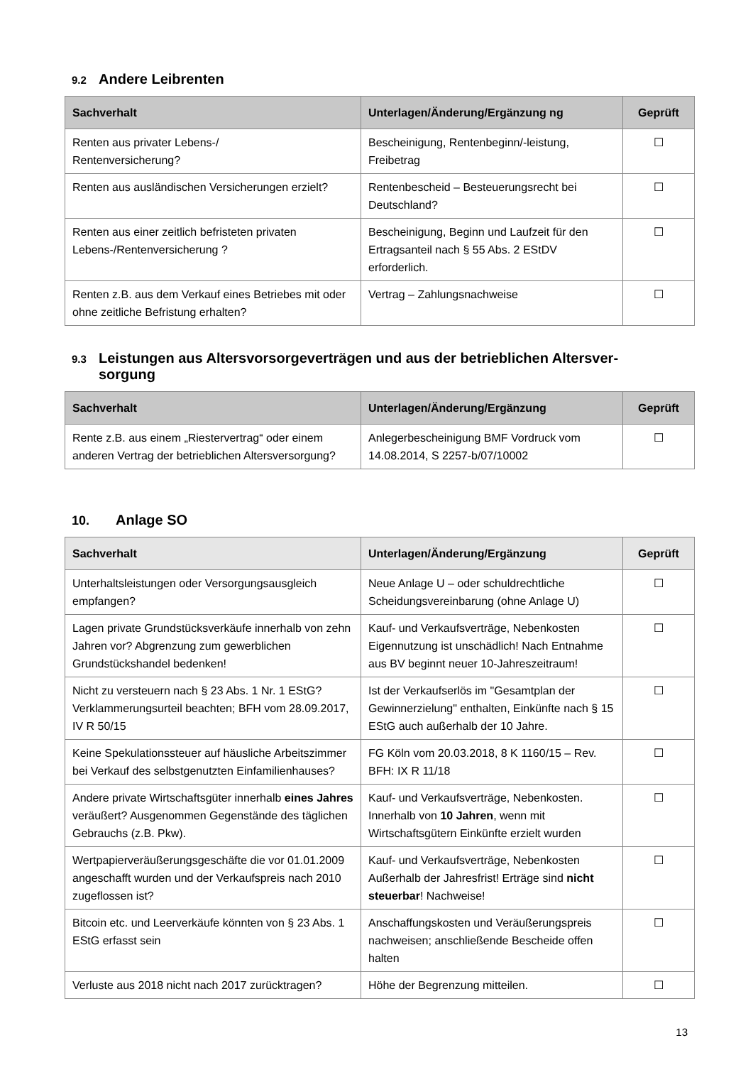9.2 Andere Leibrenten
| Sachverhalt | Unterlagen/Änderung/Ergänzung ng | Geprüft |
| --- | --- | --- |
| Renten aus privater Lebens-/ Rentenversicherung? | Bescheinigung, Rentenbeginn/-leistung, Freibetrag | ☐ |
| Renten aus ausländischen Versicherungen erzielt? | Rentenbescheid – Besteuerungsrecht bei Deutschland? | ☐ |
| Renten aus einer zeitlich befristeten privaten Lebens-/Rentenversicherung ? | Bescheinigung, Beginn und Laufzeit für den Ertragsanteil nach § 55 Abs. 2 EStDV erforderlich. | ☐ |
| Renten z.B. aus dem Verkauf eines Betriebes mit oder ohne zeitliche Befristung erhalten? | Vertrag – Zahlungsnachweise | ☐ |
9.3 Leistungen aus Altersvorsorgeverträgen und aus der betrieblichen Altersver-
sorgung
| Sachverhalt | Unterlagen/Änderung/Ergänzung | Geprüft |
| --- | --- | --- |
| Rente z.B. aus einem „Riestervertrag“ oder einem anderen Vertrag der betrieblichen Altersversorgung? | Anlegerbescheinigung BMF Vordruck vom 14.08.2014, S 2257-b/07/10002 | ☐ |
10. Anlage SO
| Sachverhalt | Unterlagen/Änderung/Ergänzung | Geprüft |
| --- | --- | --- |
| Unterhaltsleistungen oder Versorgungsausgleich empfangen? | Neue Anlage U – oder schuldrechtliche Scheidungsvereinbarung (ohne Anlage U) | ☐ |
| Lagen private Grundstücksverkäufe innerhalb von zehn Jahren vor? Abgrenzung zum gewerblichen Grundstückshandel bedenken! | Kauf- und Verkaufsverträge, Nebenkosten Eigennutzung ist unschädlich! Nach Entnahme aus BV beginnt neuer 10-Jahreszeitraum! | ☐ |
| Nicht zu versteuern nach § 23 Abs. 1 Nr. 1 EStG? Verklammerungsurteil beachten; BFH vom 28.09.2017, IV R 50/15 | Ist der Verkaufserlös im "Gesamtplan der Gewinnerzielung" enthalten, Einkünfte nach § 15 EStG auch außerhalb der 10 Jahre. | ☐ |
| Keine Spekulationssteuer auf häusliche Arbeitszimmer bei Verkauf des selbstgenutzten Einfamilienhauses? | FG Köln vom 20.03.2018, 8 K 1160/15 – Rev. BFH: IX R 11/18 | ☐ |
| Andere private Wirtschaftsgüter innerhalb eines Jahres veräußert? Ausgenommen Gegenstände des täglichen Gebrauchs (z.B. Pkw). | Kauf- und Verkaufsverträge, Nebenkosten. Innerhalb von 10 Jahren , wenn mit Wirtschaftsgütern Einkünfte erzielt wurden | ☐ |
| Wertpapierveräußerungsgeschäfte die vor 01.01.2009 angeschafft wurden und der Verkaufspreis nach 2010 zugeflossen ist? | Kauf- und Verkaufsverträge, Nebenkosten Außerhalb der Jahresfrist! Erträge sind nicht steuerbar ! Nachweise! | ☐ |
| Bitcoin etc. und Leerverkäufe könnten von § 23 Abs. 1 EStG erfasst sein | Anschaffungskosten und Veräußerungspreis nachweisen; anschließende Bescheide offen halten | ☐ |
| Verluste aus 2018 nicht nach 2017 zurücktragen? | Höhe der Begrenzung mitteilen. | ☐ |
13